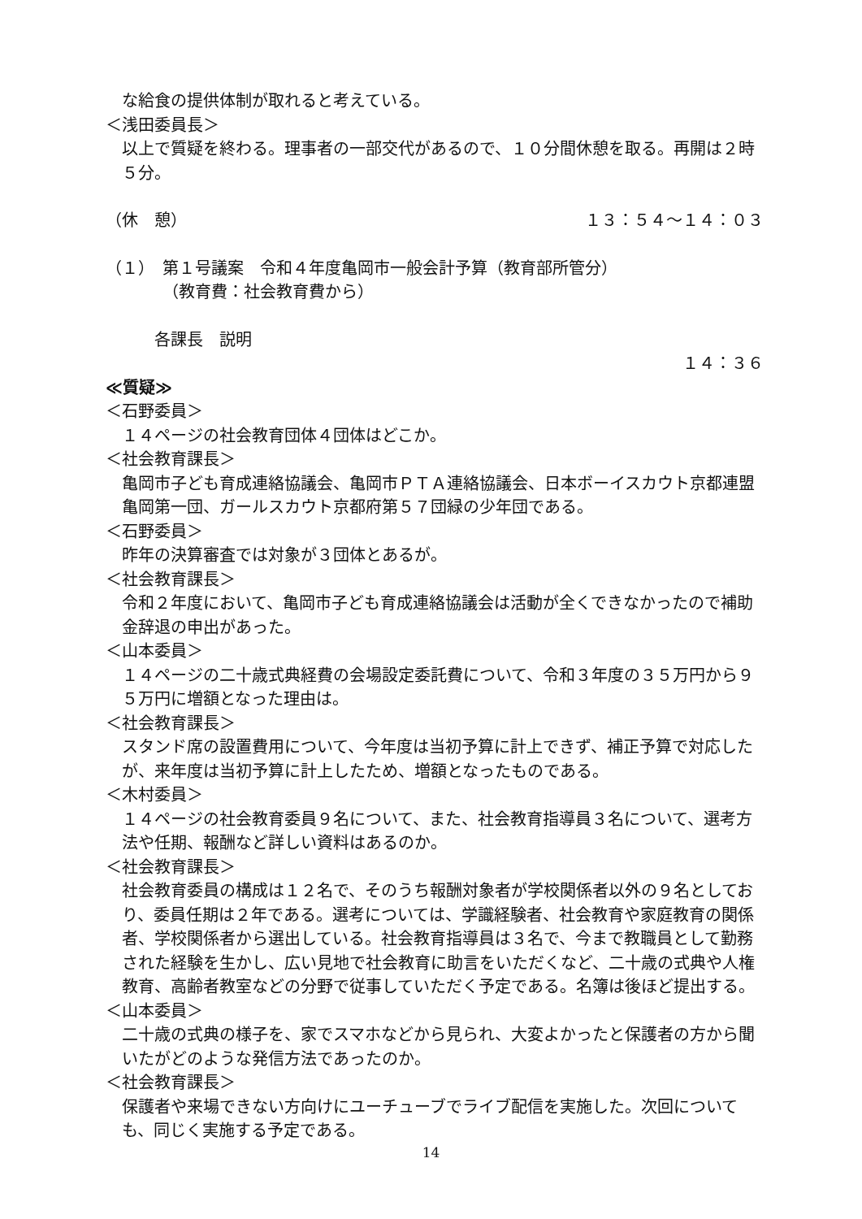な給食の提供体制が取れると考えている。
＜浅田委員長＞
以上で質疑を終わる。理事者の一部交代があるので、１０分間休憩を取る。再開は２時５分。
（休　憩） １３：５４～１４：０３
（１）　第１号議案　令和４年度亀岡市一般会計予算（教育部所管分）
（教育費：社会教育費から）
各課長　説明
１４：３６
≪質疑≫
＜石野委員＞
１４ページの社会教育団体４団体はどこか。
＜社会教育課長＞
亀岡市子ども育成連絡協議会、亀岡市ＰＴＡ連絡協議会、日本ボーイスカウト京都連盟亀岡第一団、ガールスカウト京都府第５７団緑の少年団である。
＜石野委員＞
昨年の決算審査では対象が３団体とあるが。
＜社会教育課長＞
令和２年度において、亀岡市子ども育成連絡協議会は活動が全くできなかったので補助金辞退の申出があった。
＜山本委員＞
１４ページの二十歳式典経費の会場設定委託費について、令和３年度の３５万円から９５万円に増額となった理由は。
＜社会教育課長＞
スタンド席の設置費用について、今年度は当初予算に計上できず、補正予算で対応したが、来年度は当初予算に計上したため、増額となったものである。
＜木村委員＞
１４ページの社会教育委員９名について、また、社会教育指導員３名について、選考方法や任期、報酬など詳しい資料はあるのか。
＜社会教育課長＞
社会教育委員の構成は１２名で、そのうち報酬対象者が学校関係者以外の９名としており、委員任期は２年である。選考については、学識経験者、社会教育や家庭教育の関係者、学校関係者から選出している。社会教育指導員は３名で、今まで教職員として勤務された経験を生かし、広い見地で社会教育に助言をいただくなど、二十歳の式典や人権教育、高齢者教室などの分野で従事していただく予定である。名簿は後ほど提出する。
＜山本委員＞
二十歳の式典の様子を、家でスマホなどから見られ、大変よかったと保護者の方から聞いたがどのような発信方法であったのか。
＜社会教育課長＞
保護者や来場できない方向けにユーチューブでライブ配信を実施した。次回についても、同じく実施する予定である。
14